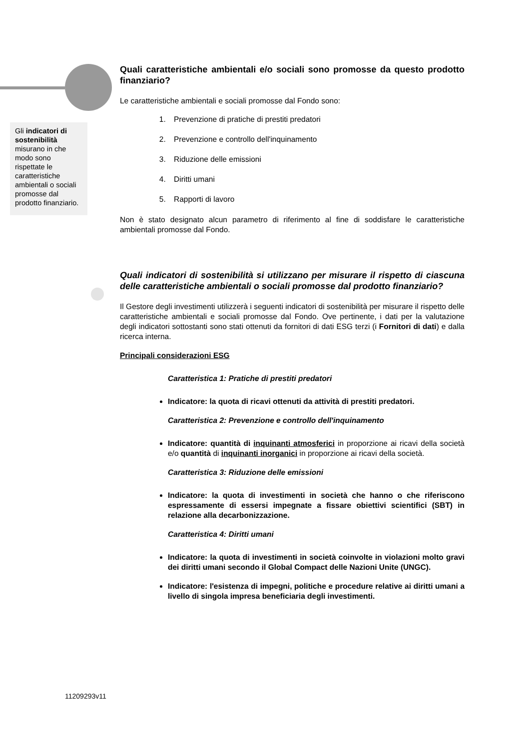Gli indicatori di sostenibilità misurano in che modo sono rispettate le caratteristiche ambientali o sociali promosse dal prodotto finanziario.
Quali caratteristiche ambientali e/o sociali sono promosse da questo prodotto finanziario?
Le caratteristiche ambientali e sociali promosse dal Fondo sono:
1. Prevenzione di pratiche di prestiti predatori
2. Prevenzione e controllo dell'inquinamento
3. Riduzione delle emissioni
4. Diritti umani
5. Rapporti di lavoro
Non è stato designato alcun parametro di riferimento al fine di soddisfare le caratteristiche ambientali promosse dal Fondo.
Quali indicatori di sostenibilità si utilizzano per misurare il rispetto di ciascuna delle caratteristiche ambientali o sociali promosse dal prodotto finanziario?
Il Gestore degli investimenti utilizzerà i seguenti indicatori di sostenibilità per misurare il rispetto delle caratteristiche ambientali e sociali promosse dal Fondo. Ove pertinente, i dati per la valutazione degli indicatori sottostanti sono stati ottenuti da fornitori di dati ESG terzi (i Fornitori di dati) e dalla ricerca interna.
Principali considerazioni ESG
Caratteristica 1: Pratiche di prestiti predatori
Indicatore: la quota di ricavi ottenuti da attività di prestiti predatori.
Caratteristica 2: Prevenzione e controllo dell'inquinamento
Indicatore: quantità di inquinanti atmosferici in proporzione ai ricavi della società e/o quantità di inquinanti inorganici in proporzione ai ricavi della società.
Caratteristica 3: Riduzione delle emissioni
Indicatore: la quota di investimenti in società che hanno o che riferiscono espressamente di essersi impegnate a fissare obiettivi scientifici (SBT) in relazione alla decarbonizzazione.
Caratteristica 4: Diritti umani
Indicatore: la quota di investimenti in società coinvolte in violazioni molto gravi dei diritti umani secondo il Global Compact delle Nazioni Unite (UNGC).
Indicatore: l'esistenza di impegni, politiche e procedure relative ai diritti umani a livello di singola impresa beneficiaria degli investimenti.
11209293v11